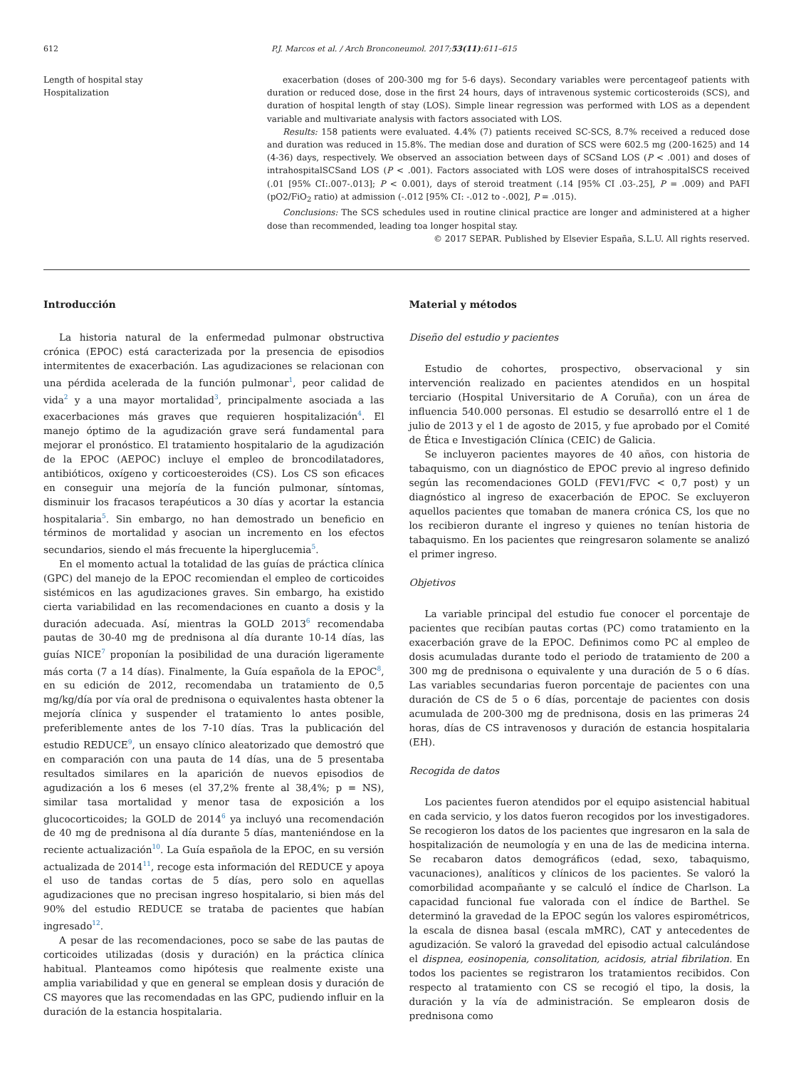612 P.J. Marcos et al. / Arch Bronconeumol. 2017;53(11):611–615
Length of hospital stay
Hospitalization
exacerbation (doses of 200-300 mg for 5-6 days). Secondary variables were percentageof patients with duration or reduced dose, dose in the first 24 hours, days of intravenous systemic corticosteroids (SCS), and duration of hospital length of stay (LOS). Simple linear regression was performed with LOS as a dependent variable and multivariate analysis with factors associated with LOS.
Results: 158 patients were evaluated. 4.4% (7) patients received SC-SCS, 8.7% received a reduced dose and duration was reduced in 15.8%. The median dose and duration of SCS were 602.5 mg (200-1625) and 14 (4-36) days, respectively. We observed an association between days of SCSand LOS (P < .001) and doses of intrahospitalSCSand LOS (P < .001). Factors associated with LOS were doses of intrahospitalSCS received (.01 [95% CI:.007-.013]; P < 0.001), days of steroid treatment (.14 [95% CI .03-.25], P = .009) and PAFI (pO2/FiO<sub>2</sub> ratio) at admission (-.012 [95% CI: -.012 to -.002], P = .015).
Conclusions: The SCS schedules used in routine clinical practice are longer and administered at a higher dose than recommended, leading toa longer hospital stay.
© 2017 SEPAR. Published by Elsevier España, S.L.U. All rights reserved.
Introducción
La historia natural de la enfermedad pulmonar obstructiva crónica (EPOC) está caracterizada por la presencia de episodios intermitentes de exacerbación. Las agudizaciones se relacionan con una pérdida acelerada de la función pulmonar<sup>1</sup>, peor calidad de vida<sup>2</sup> y a una mayor mortalidad<sup>3</sup>, principalmente asociada a las exacerbaciones más graves que requieren hospitalización<sup>4</sup>. El manejo óptimo de la agudización grave será fundamental para mejorar el pronóstico. El tratamiento hospitalario de la agudización de la EPOC (AEPOC) incluye el empleo de broncodilatadores, antibióticos, oxígeno y corticoesteroides (CS). Los CS son eficaces en conseguir una mejoría de la función pulmonar, síntomas, disminuir los fracasos terapéuticos a 30 días y acortar la estancia hospitalaria<sup>5</sup>. Sin embargo, no han demostrado un beneficio en términos de mortalidad y asocian un incremento en los efectos secundarios, siendo el más frecuente la hiperglucemia<sup>5</sup>.
En el momento actual la totalidad de las guías de práctica clínica (GPC) del manejo de la EPOC recomiendan el empleo de corticoides sistémicos en las agudizaciones graves. Sin embargo, ha existido cierta variabilidad en las recomendaciones en cuanto a dosis y la duración adecuada. Así, mientras la GOLD 2013<sup>6</sup> recomendaba pautas de 30-40 mg de prednisona al día durante 10-14 días, las guías NICE<sup>7</sup> proponían la posibilidad de una duración ligeramente más corta (7 a 14 días). Finalmente, la Guía española de la EPOC<sup>8</sup>, en su edición de 2012, recomendaba un tratamiento de 0,5 mg/kg/día por vía oral de prednisona o equivalentes hasta obtener la mejoría clínica y suspender el tratamiento lo antes posible, preferiblemente antes de los 7-10 días. Tras la publicación del estudio REDUCE<sup>9</sup>, un ensayo clínico aleatorizado que demostró que en comparación con una pauta de 14 días, una de 5 presentaba resultados similares en la aparición de nuevos episodios de agudización a los 6 meses (el 37,2% frente al 38,4%; p = NS), similar tasa mortalidad y menor tasa de exposición a los glucocorticoides; la GOLD de 2014<sup>6</sup> ya incluyó una recomendación de 40 mg de prednisona al día durante 5 días, manteniéndose en la reciente actualización<sup>10</sup>. La Guía española de la EPOC, en su versión actualizada de 2014<sup>11</sup>, recoge esta información del REDUCE y apoya el uso de tandas cortas de 5 días, pero solo en aquellas agudizaciones que no precisan ingreso hospitalario, si bien más del 90% del estudio REDUCE se trataba de pacientes que habían ingresado<sup>12</sup>.
A pesar de las recomendaciones, poco se sabe de las pautas de corticoides utilizadas (dosis y duración) en la práctica clínica habitual. Planteamos como hipótesis que realmente existe una amplia variabilidad y que en general se emplean dosis y duración de CS mayores que las recomendadas en las GPC, pudiendo influir en la duración de la estancia hospitalaria.
Material y métodos
Diseño del estudio y pacientes
Estudio de cohortes, prospectivo, observacional y sin intervención realizado en pacientes atendidos en un hospital terciario (Hospital Universitario de A Coruña), con un área de influencia 540.000 personas. El estudio se desarrolló entre el 1 de julio de 2013 y el 1 de agosto de 2015, y fue aprobado por el Comité de Ética e Investigación Clínica (CEIC) de Galicia.
Se incluyeron pacientes mayores de 40 años, con historia de tabaquismo, con un diagnóstico de EPOC previo al ingreso definido según las recomendaciones GOLD (FEV1/FVC < 0,7 post) y un diagnóstico al ingreso de exacerbación de EPOC. Se excluyeron aquellos pacientes que tomaban de manera crónica CS, los que no los recibieron durante el ingreso y quienes no tenían historia de tabaquismo. En los pacientes que reingresaron solamente se analizó el primer ingreso.
Objetivos
La variable principal del estudio fue conocer el porcentaje de pacientes que recibían pautas cortas (PC) como tratamiento en la exacerbación grave de la EPOC. Definimos como PC al empleo de dosis acumuladas durante todo el periodo de tratamiento de 200 a 300 mg de prednisona o equivalente y una duración de 5 o 6 días. Las variables secundarias fueron porcentaje de pacientes con una duración de CS de 5 o 6 días, porcentaje de pacientes con dosis acumulada de 200-300 mg de prednisona, dosis en las primeras 24 horas, días de CS intravenosos y duración de estancia hospitalaria (EH).
Recogida de datos
Los pacientes fueron atendidos por el equipo asistencial habitual en cada servicio, y los datos fueron recogidos por los investigadores. Se recogieron los datos de los pacientes que ingresaron en la sala de hospitalización de neumología y en una de las de medicina interna. Se recabaron datos demográficos (edad, sexo, tabaquismo, vacunaciones), analíticos y clínicos de los pacientes. Se valoró la comorbilidad acompañante y se calculó el índice de Charlson. La capacidad funcional fue valorada con el índice de Barthel. Se determinó la gravedad de la EPOC según los valores espirométricos, la escala de disnea basal (escala mMRC), CAT y antecedentes de agudización. Se valoró la gravedad del episodio actual calculándose el dispnea, eosinopenia, consolitation, acidosis, atrial fibrilation. En todos los pacientes se registraron los tratamientos recibidos. Con respecto al tratamiento con CS se recogió el tipo, la dosis, la duración y la vía de administración. Se emplearon dosis de prednisona como